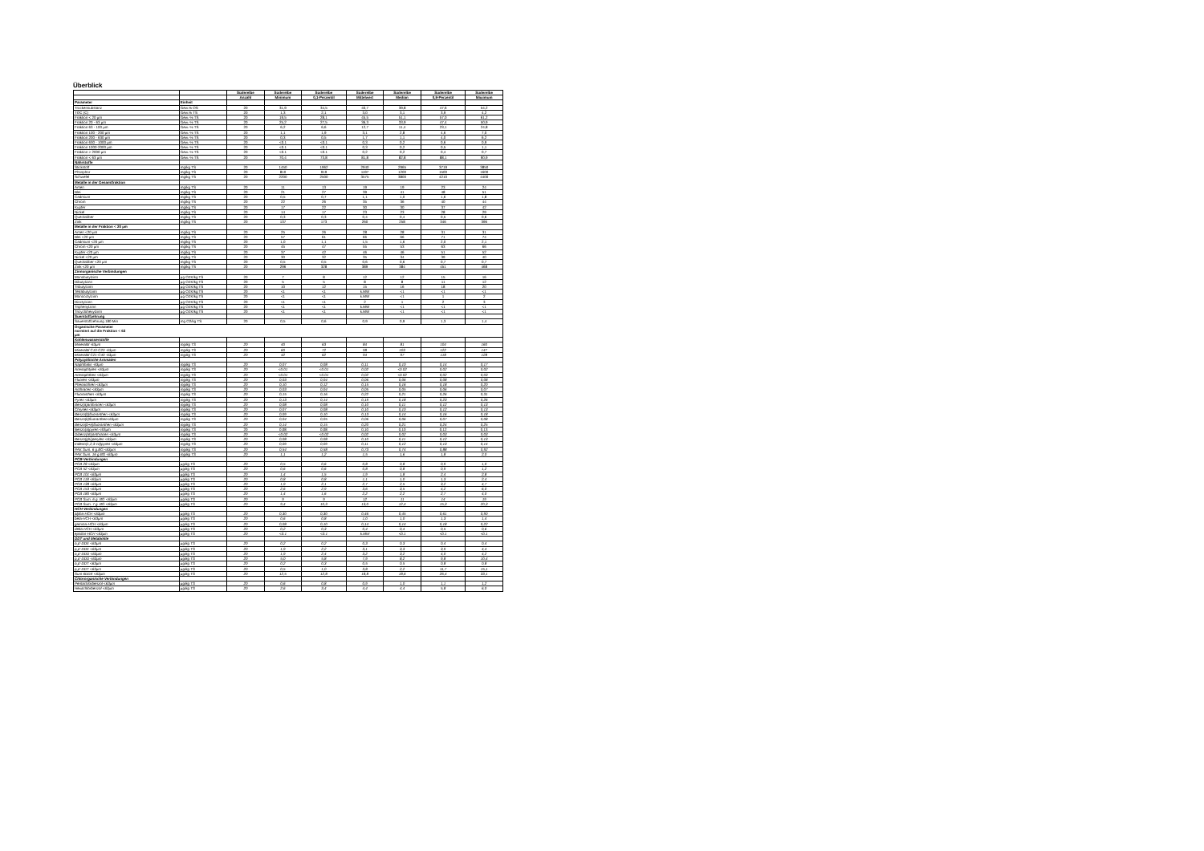Überblick
| | | Süderelbe | Süderelbe | Süderelbe | Süderelbe | Süderelbe | Süderelbe | Süderelbe |
| | | Anzahl | Minimum | 0,1-Perzentil | Mittelwert | Median | 0,9-Perzentil | Maximum |
| Parameter | Einheit | | | | | | | |
| Trockensubstanz | Gew.% OS | 20 | 31,9 | 34,5 | 40,7 | 39,8 | 47,6 | 54,2 |
| TOC (C) | Gew.% TS | 20 | 1,3 | 2,1 | 3,0 | 3,1 | 3,9 | 4,2 |
| Fraktion < 20 µm | Gew.-% TS | 20 | 19,5 | 28,1 | 45,5 | 51,1 | 57,0 | 61,2 |
| Fraktion 20 - 63 µm | Gew.-% TS | 20 | 25,2 | 27,5 | 36,3 | 33,9 | 47,4 | 50,9 |
| Fraktion 63 - 100 µm | Gew.-% TS | 20 | 6,2 | 6,6 | 12,7 | 11,4 | 23,1 | 24,8 |
| Fraktion 100 - 200 µm | Gew.-% TS | 20 | 1,1 | 1,9 | 3,1 | 2,8 | 4,6 | 7,0 |
| Fraktion 200 - 630 µm | Gew.-% TS | 20 | 0,3 | 0,5 | 1,7 | 1,1 | 4,0 | 6,2 |
| Fraktion 630 - 1000 µm | Gew.-% TS | 20 | <0.1 | <0.1 | 0,3 | 0,2 | 0,6 | 0,9 |
| Fraktion 1000-2000 µm | Gew.-% TS | 20 | <0.1 | <0.1 | 0,3 | 0,2 | 0,5 | 1,1 |
| Fraktion > 2000 µm | Gew.-% TS | 20 | <0.1 | <0.1 | 0,2 | 0,2 | 0,4 | 0,7 |
| Fraktion < 63 µm | Gew.-% TS | 20 | 70,4 | 73,8 | 81,8 | 82,8 | 88,1 | 90,9 |
| Nährstoffe | | | | | | | | |
| Stickstoff | mg/kg TS | 20 | 1450 | 1962 | 2940 | 2965 | 3719 | 3850 |
| Phosphor | mg/kg TS | 20 | 810 | 919 | 1197 | 1200 | 1500 | 1600 |
| Schwefel | mg/kg TS | 20 | 2200 | 2500 | 3575 | 3800 | 4210 | 4400 |
| Metalle in der Gesamtfraktion | | | | | | | | |
| Arsen | mg/kg TS | 20 | 11 | 13 | 19 | 19 | 23 | 24 |
| Blei | mg/kg TS | 20 | 21 | 27 | 39 | 41 | 48 | 51 |
| Cadmium | mg/kg TS | 20 | 0,5 | 0,7 | 1,1 | 1,0 | 1,6 | 1,8 |
| Chrom | mg/kg TS | 20 | 22 | 26 | 35 | 36 | 40 | 44 |
| Kupfer | mg/kg TS | 20 | 17 | 22 | 30 | 30 | 37 | 42 |
| Nickel | mg/kg TS | 20 | 14 | 17 | 23 | 23 | 28 | 29 |
| Quecksilber | mg/kg TS | 20 | 0,3 | 0,3 | 0,4 | 0,4 | 0,5 | 0,6 |
| Zink | mg/kg TS | 20 | 137 | 173 | 260 | 258 | 346 | 396 |
| Metalle in der Fraktion < 20 µm | | | | | | | | |
| Arsen <20 µm | mg/kg TS | 20 | 25 | 26 | 28 | 28 | 31 | 31 |
| Blei <20 µm | mg/kg TS | 20 | 57 | 61 | 66 | 66 | 71 | 74 |
| Cadmium <20 µm | mg/kg TS | 20 | 1,0 | 1,1 | 1,5 | 1,6 | 2,0 | 2,1 |
| Chrom <20 µm | mg/kg TS | 20 | 45 | 47 | 55 | 53 | 63 | 66 |
| Kupfer <20 µm | mg/kg TS | 20 | 37 | 42 | 46 | 46 | 51 | 52 |
| Nickel <20 µm | mg/kg TS | 20 | 30 | 32 | 35 | 34 | 39 | 40 |
| Quecksilber <20 µm | mg/kg TS | 20 | 0,5 | 0,5 | 0,6 | 0,6 | 0,7 | 0,7 |
| Zink <20 µm | mg/kg TS | 20 | 296 | 328 | 389 | 384 | 451 | 468 |
| Zinnorganische Verbindungen | | | | | | | | |
| Monobutylzinn | µg OZK/kg TS | 20 | 7 | 8 | 12 | 12 | 15 | 16 |
| Dibutylzinn | µg OZK/kg TS | 20 | 5 | 5 | 8 | 8 | 11 | 12 |
| Tributylzinn | µg OZK/kg TS | 20 | 10 | 12 | 15 | 16 | 18 | 20 |
| Tetrabutylzinn | µg OZK/kg TS | 20 | <1 | <1 | k.MW | <1 | <1 | <1 |
| Monooctylzinn | µg OZK/kg TS | 20 | <1 | <1 | k.MW | <1 | 1 | 2 |
| Dioctylzinn | µg OZK/kg TS | 20 | <1 | <1 | 2 | 1 | 2 | 3 |
| Triphenylzinn | µg OZK/kg TS | 20 | <1 | <1 | k.MW | <1 | <1 | <1 |
| Tricyclohexylzinn | µg OZK/kg TS | 20 | <1 | <1 | k.MW | <1 | <1 | <1 |
| Suerstoffzehrung | | | | | | | | |
| Sauerstoffzehrung 180 Min | mg O2/kg TS | 20 | 0,5 | 0,6 | 0,9 | 0,9 | 1,3 | 1,4 |
| Organische Parameter normiert auf die Fraktion < 63 µm | | | | | | | | |
| Kohlenwasserstoffe | | | | | | | | |
| Mineralöl -63µm | mg/kg TS | 20 | 40 | 63 | 84 | 81 | 104 | 160 |
| Mineralöl C10-C20 -63µm | mg/kg TS | 20 | 60 | 72 | 98 | 103 | 122 | 147 |
| Mineralöl C21-C40 -63µm | mg/kg TS | 20 | 42 | 62 | 94 | 97 | 118 | 128 |
| Polyzyklische Aromaten | | | | | | | | |
| Naphthalin -63µm | mg/kg TS | 20 | 0,07 | 0,08 | 0,11 | 0,10 | 0,14 | 0,17 |
| Acenaphtylen <63µm | mg/kg TS | 20 | <0.01 | <0.01 | 0,02 | <0.02 | 0,02 | 0,02 |
| Acenaphthen <63µm | mg/kg TS | 20 | <0.01 | <0.01 | 0,02 | <0.02 | 0,02 | 0,03 |
| Fluoren <63µm | mg/kg TS | 20 | 0,03 | 0,04 | 0,06 | 0,06 | 0,08 | 0,08 |
| Phenanthren <63µm | mg/kg TS | 20 | 0,10 | 0,12 | 0,15 | 0,16 | 0,18 | 0,20 |
| Anthracen <63µm | mg/kg TS | 20 | 0,03 | 0,04 | 0,05 | 0,05 | 0,06 | 0,07 |
| Fluoranthen <63µm | mg/kg TS | 20 | 0,15 | 0,16 | 0,22 | 0,21 | 0,26 | 0,31 |
| Pyren <63µm | mg/kg TS | 20 | 0,13 | 0,14 | 0,19 | 0,18 | 0,23 | 0,26 |
| Benz(a)anthracen <63µm | mg/kg TS | 20 | 0,08 | 0,08 | 0,10 | 0,11 | 0,12 | 0,13 |
| Chrysen <63µm | mg/kg TS | 20 | 0,07 | 0,08 | 0,10 | 0,10 | 0,12 | 0,13 |
| Benzo(b)fluoranthen <63µm | mg/kg TS | 20 | 0,09 | 0,10 | 0,13 | 0,14 | 0,16 | 0,18 |
| Benzo(k)fluoranthen<63µm | mg/kg TS | 20 | 0,04 | 0,05 | 0,06 | 0,06 | 0,07 | 0,08 |
| Benzo(b+k)fluoranthen <63µm | mg/kg TS | 20 | 0,14 | 0,15 | 0,20 | 0,21 | 0,24 | 0,25 |
| Benzo(a)pyren <63µm | mg/kg TS | 20 | 0,08 | 0,08 | 0,10 | 0,10 | 0,12 | 0,13 |
| Dibenz(ah)anthracen <63µm | mg/kg TS | 20 | <0.02 | <0.02 | 0,02 | 0,02 | 0,03 | 0,03 |
| Benzo(ghi)perylen <63µm | mg/kg TS | 20 | 0,08 | 0,08 | 0,10 | 0,11 | 0,12 | 0,13 |
| Indeno(1,2,3-cd)pyren <63µm | mg/kg TS | 20 | 0,09 | 0,09 | 0,11 | 0,12 | 0,13 | 0,14 |
| PAK Sum. 6 g.BG <63µm | mg/kg TS | 20 | 0,54 | 0,58 | 0,73 | 0,74 | 0,88 | 0,92 |
| PAK Sum. 16 g.BG <63µm | mg/kg TS | 20 | 1,1 | 1,2 | 1,5 | 1,6 | 1,8 | 2,0 |
| PCB-Verbindungen | | | | | | | | |
| PCB 28 <63µm | µg/kg TS | 20 | 0,5 | 0,6 | 0,8 | 0,8 | 0,9 | 1,0 |
| PCB 52 <63µm | µg/kg TS | 20 | 0,6 | 0,6 | 0,8 | 0,8 | 0,9 | 1,2 |
| PCB 101 <63µm | µg/kg TS | 20 | 1,4 | 1,5 | 1,9 | 1,8 | 2,4 | 2,8 |
| PCB 118 <63µm | µg/kg TS | 20 | 0,8 | 0,8 | 1,1 | 1,0 | 1,3 | 2,4 |
| PCB 138 <63µm | µg/kg TS | 20 | 1,9 | 2,1 | 2,7 | 2,5 | 3,2 | 4,7 |
| PCB 153 <63µm | µg/kg TS | 20 | 2,6 | 2,9 | 3,6 | 3,5 | 4,2 | 6,0 |
| PCB 180 <63µm | µg/kg TS | 20 | 1,4 | 1,6 | 2,2 | 2,2 | 2,7 | 4,0 |
| PCB Sum. 6 g. BG <63µm | µg/kg TS | 20 | 9 | 9 | 12 | 11 | 14 | 19 |
| PCB Sum. 7 g. BG <63µm | µg/kg TS | 20 | 9,4 | 10,3 | 13,0 | 12,4 | 15,3 | 20,3 |
| HCH-Verbindungen | | | | | | | | |
| alpha-HCH <63µm | µg/kg TS | 20 | 0,30 | 0,30 | 0,46 | 0,45 | 0,61 | 0,90 |
| beta-HCH <63µm | µg/kg TS | 20 | 0,6 | 0,8 | 1,0 | 1,0 | 1,3 | 1,4 |
| gamma-HCH <63µm | µg/kg TS | 20 | 0,08 | 0,10 | 0,14 | 0,14 | 0,18 | 0,22 |
| delta-HCH <63µm | µg/kg TS | 20 | 0,2 | 0,3 | 0,4 | 0,4 | 0,5 | 0,6 |
| epsilon-HCH <63µm | µg/kg TS | 20 | <0.1 | <0.1 | k.MW | <0.1 | <0.1 | <0.1 |
| DDT und Metabolite | | | | | | | | |
| o,p'-DDE <63µm | µg/kg TS | 20 | 0,2 | 0,2 | 0,3 | 0,3 | 0,4 | 0,4 |
| p,p'-DDE <63µm | µg/kg TS | 20 | 1,9 | 2,2 | 3,1 | 3,3 | 3,9 | 4,4 |
| o,p'-DDD <63µm | µg/kg TS | 20 | 1,9 | 2,4 | 3,2 | 3,2 | 4,0 | 4,2 |
| p,p'-DDD <63µm | µg/kg TS | 20 | 5,0 | 5,8 | 7,9 | 8,2 | 9,8 | 10,4 |
| o,p'-DDT <63µm | µg/kg TS | 20 | 0,2 | 0,3 | 0,5 | 0,5 | 0,8 | 0,8 |
| p,p'-DDT <63µm | µg/kg TS | 20 | 0,5 | 1,0 | 3,8 | 2,2 | 11,7 | 15,1 |
| Sum 6DDX <63µm | µg/kg TS | 20 | 12,5 | 12,8 | 18,8 | 18,6 | 26,4 | 33,1 |
| Chlororganische Verbindungen | | | | | | | | |
| Pentachlorbenzol <63µm | µg/kg TS | 20 | 0,6 | 0,8 | 0,9 | 1,0 | 1,1 | 1,2 |
| Hexachlorbenzol <63µm | µg/kg TS | 20 | 2,6 | 3,4 | 4,4 | 4,4 | 5,8 | 6,0 |